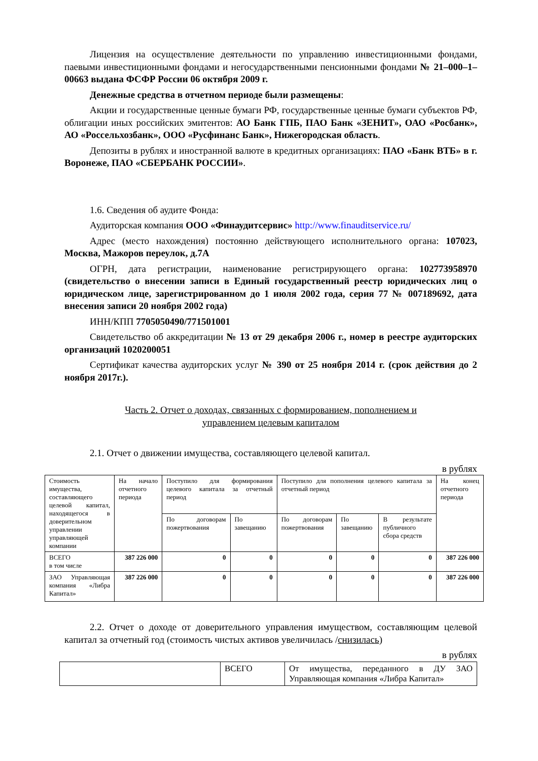Лицензия на осуществление деятельности по управлению инвестиционными фондами, паевыми инвестиционными фондами и негосударственными пенсионными фондами № 21–000–1–00663 выдана ФСФР России 06 октября 2009 г.
Денежные средства в отчетном периоде были размещены:
Акции и государственные ценные бумаги РФ, государственные ценные бумаги субъектов РФ, облигации иных российских эмитентов: АО Банк ГПБ, ПАО Банк «ЗЕНИТ», ОАО «Росбанк», АО «Россельхозбанк», ООО «Русфинанс Банк», Нижегородская область.
Депозиты в рублях и иностранной валюте в кредитных организациях: ПАО «Банк ВТБ» в г. Воронеже, ПАО «СБЕРБАНК РОССИИ».
1.6. Сведения об аудите Фонда:
Аудиторская компания ООО «Финаудитсервис» http://www.finauditservice.ru/
Адрес (место нахождения) постоянно действующего исполнительного органа: 107023, Москва, Мажоров переулок, д.7А
ОГРН, дата регистрации, наименование регистрирующего органа: 102773958970 (свидетельство о внесении записи в Единый государственный реестр юридических лиц о юридическом лице, зарегистрированном до 1 июля 2002 года, серия 77 № 007189692, дата внесения записи 20 ноября 2002 года)
ИНН/КПП 7705050490/771501001
Свидетельство об аккредитации № 13 от 29 декабря 2006 г., номер в реестре аудиторских организаций 1020200051
Сертификат качества аудиторских услуг № 390 от 25 ноября 2014 г. (срок действия до 2 ноября 2017г.).
Часть 2. Отчет о доходах, связанных с формированием, пополнением и
управлением целевым капиталом
2.1. Отчет о движении имущества, составляющего целевой капитал.
в рублях
| Стоимость имущества, составляющего целевой капитал, находящегося в доверительном управлении управляющей компании | На начало отчетного периода | Поступило для формирования целевого капитала за отчетный период | | Поступило для пополнения целевого капитала за отчетный период | | | На конец отчетного периода |
| | | По договорам пожертвования | По завещанию | По договорам пожертвования | По завещанию | В результате публичного сбора средств | |
| ВСЕГО в том числе | 387 226 000 | 0 | 0 | 0 | 0 | 0 | 387 226 000 |
| ЗАО Управляющая компания «Либра Капитал» | 387 226 000 | 0 | 0 | 0 | 0 | 0 | 387 226 000 |
2.2. Отчет о доходе от доверительного управления имуществом, составляющим целевой капитал за отчетный год (стоимость чистых активов увеличилась /снизилась)
в рублях
| | ВСЕГО | От имущества, переданного в ДУ ЗАО Управляющая компания «Либра Капитал» |